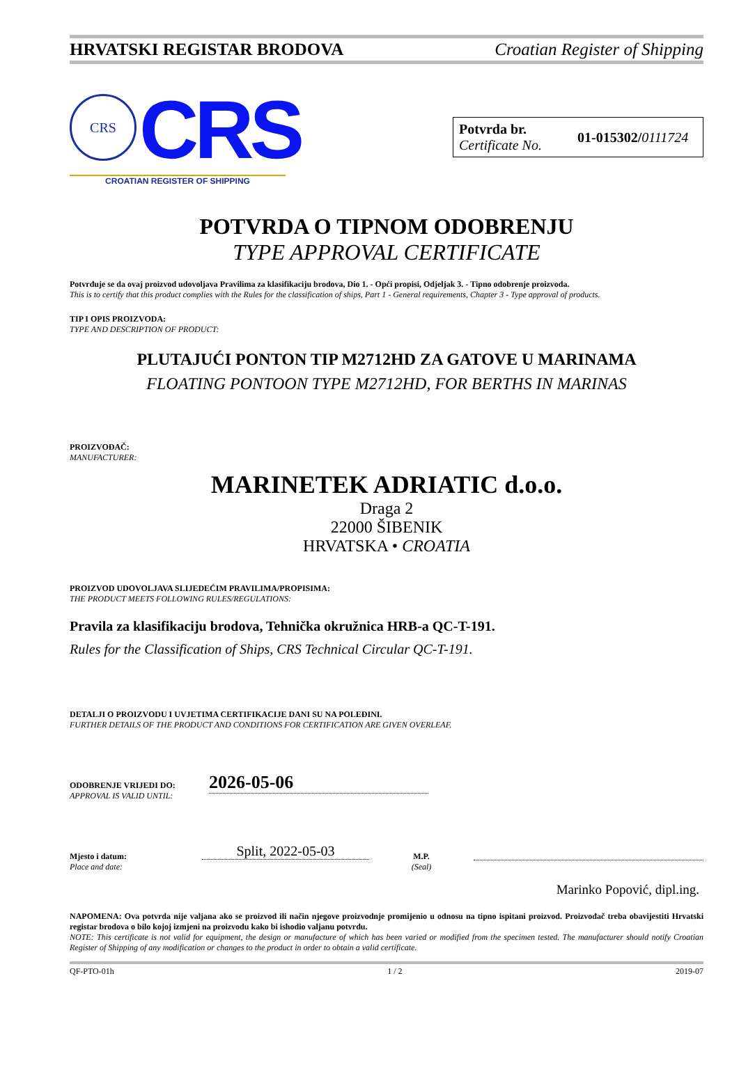HRVATSKI REGISTAR BRODOVA Croatian Register of Shipping
CRS CRS
CROATIAN REGISTER OF SHIPPING
Potvrda br.
Certificate No.
01-015302/0111724
POTVRDA O TIPNOM ODOBRENJU
TYPE APPROVAL CERTIFICATE
Potvrđuje se da ovaj proizvod udovoljava Pravilima za klasifikaciju brodova, Dio 1. - Opći propisi, Odjeljak 3. - Tipno odobrenje proizvoda.
This is to certify that this product complies with the Rules for the classification of ships, Part 1 - General requirements, Chapter 3 - Type approval of products.
TIP I OPIS PROIZVODA:
TYPE AND DESCRIPTION OF PRODUCT:
PLUTAJUĆI PONTON TIP M2712HD ZA GATOVE U MARINAMA
FLOATING PONTOON TYPE M2712HD, FOR BERTHS IN MARINAS
PROIZVOĐAČ:
MANUFACTURER:
MARINETEK ADRIATIC d.o.o.
Draga 2
22000 ŠIBENIK
HRVATSKA • CROATIA
PROIZVOD UDOVOLJAVA SLIJEDEĆIM PRAVILIMA/PROPISIMA:
THE PRODUCT MEETS FOLLOWING RULES/REGULATIONS:
Pravila za klasifikaciju brodova, Tehnička okružnica HRB-a QC-T-191.
Rules for the Classification of Ships, CRS Technical Circular QC-T-191.
DETALJI O PROIZVODU I UVJETIMA CERTIFIKACIJE DANI SU NA POLEĐINI.
FURTHER DETAILS OF THE PRODUCT AND CONDITIONS FOR CERTIFICATION ARE GIVEN OVERLEAF.
ODOBRENJE VRIJEDI DO:
APPROVAL IS VALID UNTIL:
2026-05-06
Mjesto i datum:
Place and date:
Split, 2022-05-03
M.P.
(Seal)
Marinko Popović, dipl.ing.
NAPOMENA: Ova potvrda nije valjana ako se proizvod ili način njegove proizvodnje promijenio u odnosu na tipno ispitani proizvod. Proizvođač treba obavijestiti Hrvatski registar brodova o bilo kojoj izmjeni na proizvodu kako bi ishodio valjanu potvrdu.
NOTE: This certificate is not valid for equipment, the design or manufacture of which has been varied or modified from the specimen tested. The manufacturer should notify Croatian Register of Shipping of any modification or changes to the product in order to obtain a valid certificate.
QF-PTO-01h 1 / 2 2019-07